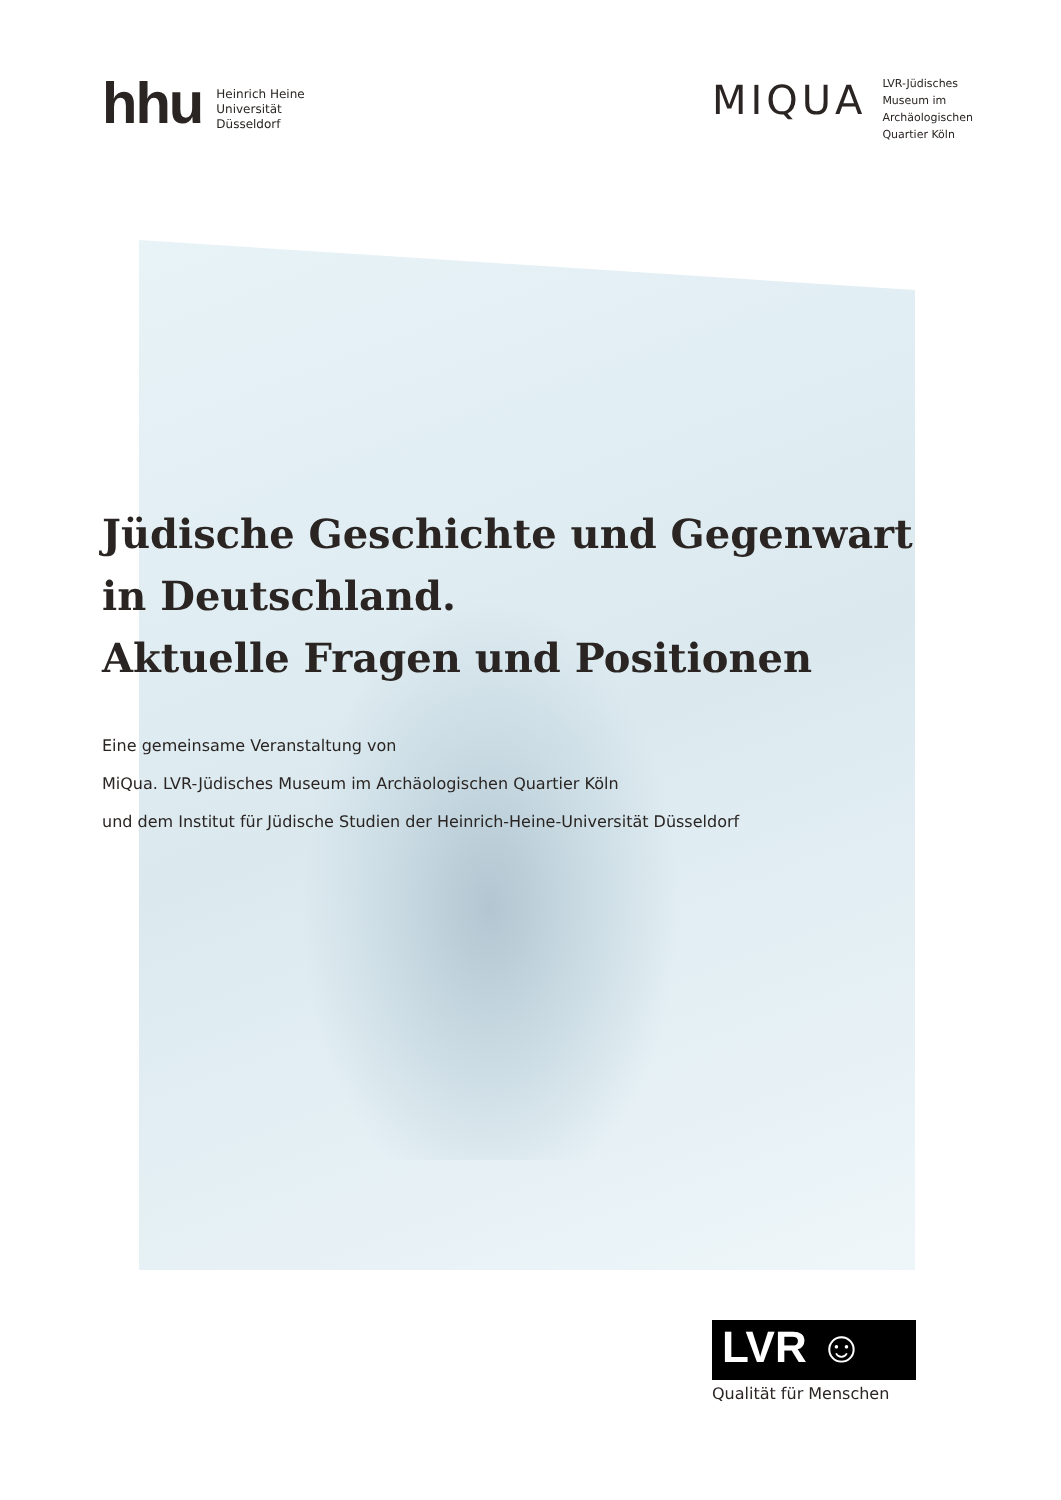hhu Heinrich Heine
Universität
Düsseldorf
MIQUA
LVR-Jüdisches
Museum im
Archäologischen
Quartier Köln
Jüdische Geschichte und Gegenwart
in Deutschland.
Aktuelle Fragen und Positionen
Eine gemeinsame Veranstaltung von
MiQua. LVR-Jüdisches Museum im Archäologischen Quartier Köln
und dem Institut für Jüdische Studien der Heinrich-Heine-Universität Düsseldorf
LVR ☺
Qualität für Menschen